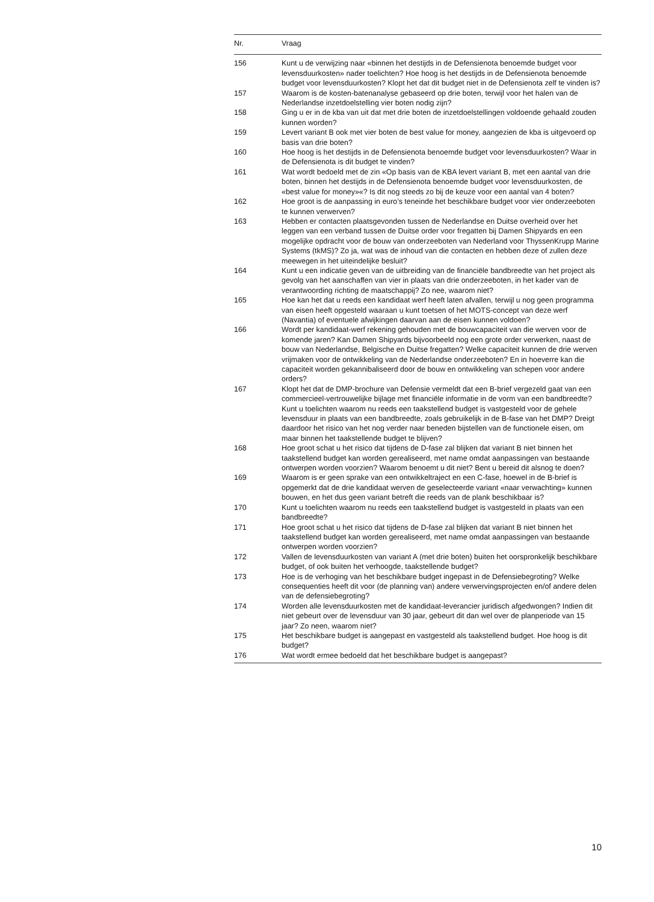| Nr. | Vraag |
| --- | --- |
| 156 | Kunt u de verwijzing naar «binnen het destijds in de Defensienota benoemde budget voor levensduurkosten» nader toelichten? Hoe hoog is het destijds in de Defensienota benoemde budget voor levensduurkosten? Klopt het dat dit budget niet in de Defensienota zelf te vinden is? |
| 157 | Waarom is de kosten-batenanalyse gebaseerd op drie boten, terwijl voor het halen van de Nederlandse inzetdoelstelling vier boten nodig zijn? |
| 158 | Ging u er in de kba van uit dat met drie boten de inzetdoelstellingen voldoende gehaald zouden kunnen worden? |
| 159 | Levert variant B ook met vier boten de best value for money, aangezien de kba is uitgevoerd op basis van drie boten? |
| 160 | Hoe hoog is het destijds in de Defensienota benoemde budget voor levensduurkosten? Waar in de Defensienota is dit budget te vinden? |
| 161 | Wat wordt bedoeld met de zin «Op basis van de KBA levert variant B, met een aantal van drie boten, binnen het destijds in de Defensienota benoemde budget voor levensduurkosten, de «best value for money»«? Is dit nog steeds zo bij de keuze voor een aantal van 4 boten? |
| 162 | Hoe groot is de aanpassing in euro’s teneinde het beschikbare budget voor vier onderzeeboten te kunnen verwerven? |
| 163 | Hebben er contacten plaatsgevonden tussen de Nederlandse en Duitse overheid over het leggen van een verband tussen de Duitse order voor fregatten bij Damen Shipyards en een mogelijke opdracht voor de bouw van onderzeeboten van Nederland voor ThyssenKrupp Marine Systems (tkMS)? Zo ja, wat was de inhoud van die contacten en hebben deze of zullen deze meewegen in het uiteindelijke besluit? |
| 164 | Kunt u een indicatie geven van de uitbreiding van de financiële bandbreedte van het project als gevolg van het aanschaffen van vier in plaats van drie onderzeeboten, in het kader van de verantwoording richting de maatschappij? Zo nee, waarom niet? |
| 165 | Hoe kan het dat u reeds een kandidaat werf heeft laten afvallen, terwijl u nog geen programma van eisen heeft opgesteld waaraan u kunt toetsen of het MOTS-concept van deze werf (Navantia) of eventuele afwijkingen daarvan aan de eisen kunnen voldoen? |
| 166 | Wordt per kandidaat-werf rekening gehouden met de bouwcapaciteit van die werven voor de komende jaren? Kan Damen Shipyards bijvoorbeeld nog een grote order verwerken, naast de bouw van Nederlandse, Belgische en Duitse fregatten? Welke capaciteit kunnen de drie werven vrijmaken voor de ontwikkeling van de Nederlandse onderzeeboten? En in hoeverre kan die capaciteit worden gekannibaliseerd door de bouw en ontwikkeling van schepen voor andere orders? |
| 167 | Klopt het dat de DMP-brochure van Defensie vermeldt dat een B-brief vergezeld gaat van een commercieel-vertrouwelijke bijlage met financiële informatie in de vorm van een bandbreedte? Kunt u toelichten waarom nu reeds een taakstellend budget is vastgesteld voor de gehele levensduur in plaats van een bandbreedte, zoals gebruikelijk in de B-fase van het DMP? Dreigt daardoor het risico van het nog verder naar beneden bijstellen van de functionele eisen, om maar binnen het taakstellende budget te blijven? |
| 168 | Hoe groot schat u het risico dat tijdens de D-fase zal blijken dat variant B niet binnen het taakstellend budget kan worden gerealiseerd, met name omdat aanpassingen van bestaande ontwerpen worden voorzien? Waarom benoemt u dit niet? Bent u bereid dit alsnog te doen? |
| 169 | Waarom is er geen sprake van een ontwikkeltraject en een C-fase, hoewel in de B-brief is opgemerkt dat de drie kandidaat werven de geselecteerde variant «naar verwachting» kunnen bouwen, en het dus geen variant betreft die reeds van de plank beschikbaar is? |
| 170 | Kunt u toelichten waarom nu reeds een taakstellend budget is vastgesteld in plaats van een bandbreedte? |
| 171 | Hoe groot schat u het risico dat tijdens de D-fase zal blijken dat variant B niet binnen het taakstellend budget kan worden gerealiseerd, met name omdat aanpassingen van bestaande ontwerpen worden voorzien? |
| 172 | Vallen de levensduurkosten van variant A (met drie boten) buiten het oorspronkelijk beschikbare budget, of ook buiten het verhoogde, taakstellende budget? |
| 173 | Hoe is de verhoging van het beschikbare budget ingepast in de Defensiebegroting? Welke consequenties heeft dit voor (de planning van) andere verwervingsprojecten en/of andere delen van de defensiebegroting? |
| 174 | Worden alle levensduurkosten met de kandidaat-leverancier juridisch afgedwongen? Indien dit niet gebeurt over de levensduur van 30 jaar, gebeurt dit dan wel over de planperiode van 15 jaar? Zo neen, waarom niet? |
| 175 | Het beschikbare budget is aangepast en vastgesteld als taakstellend budget. Hoe hoog is dit budget? |
| 176 | Wat wordt ermee bedoeld dat het beschikbare budget is aangepast? |
10